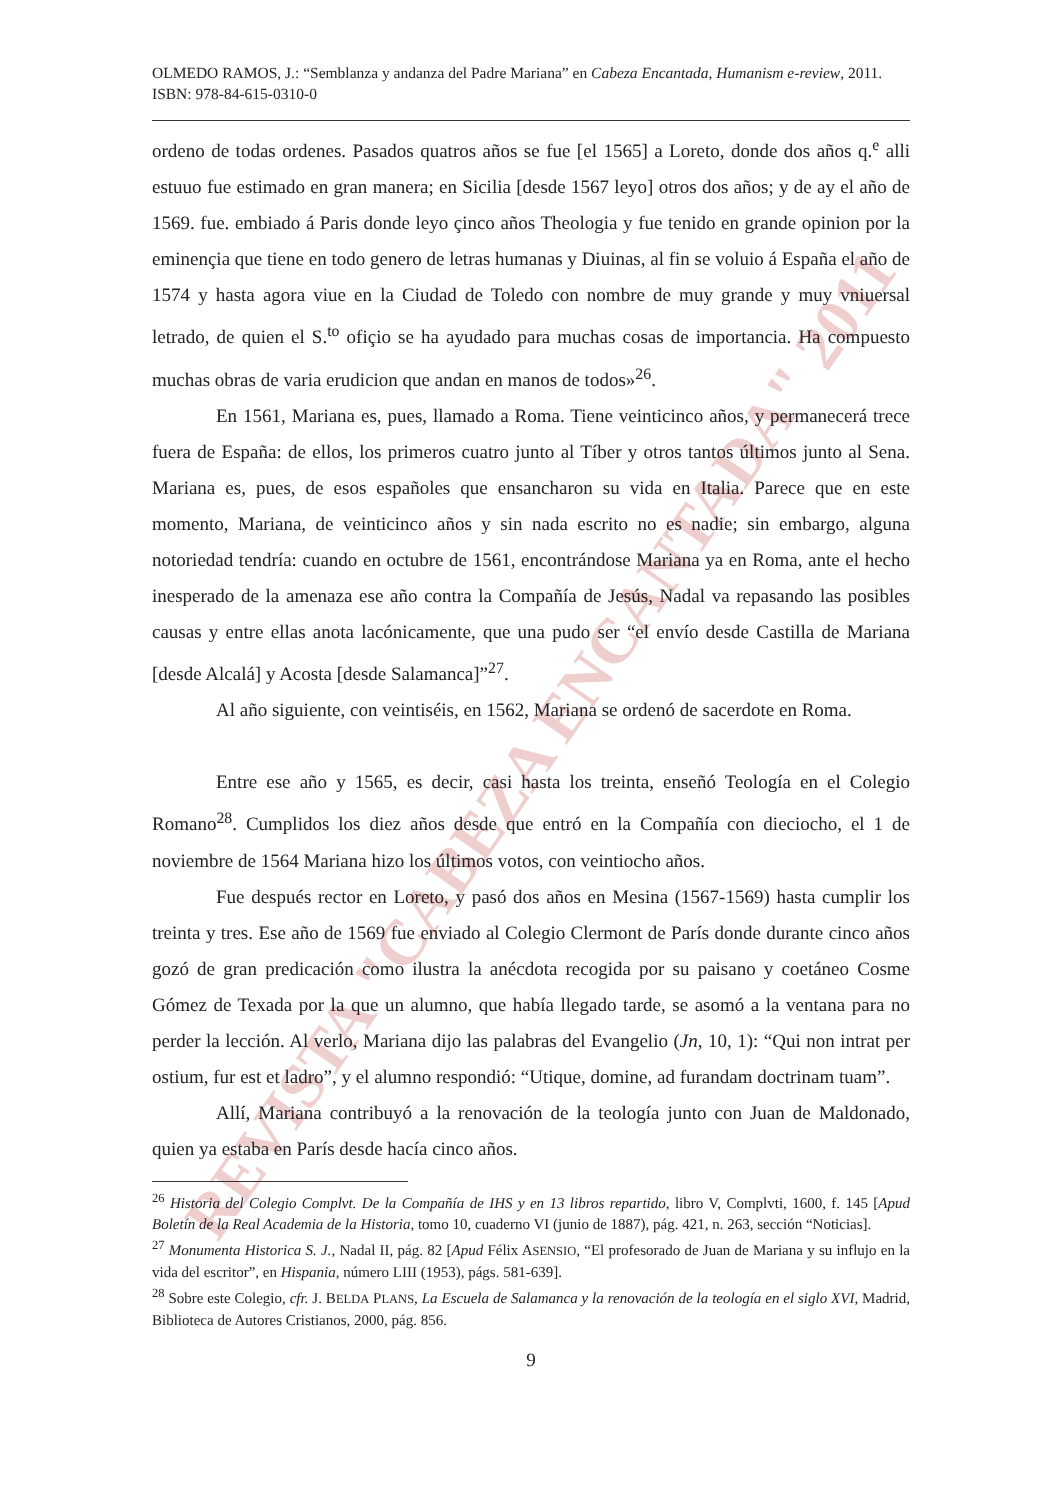REVISTA "CABEZA ENCANTADA" 2011
OLMEDO RAMOS, J.: “Semblanza y andanza del Padre Mariana” en Cabeza Encantada, Humanism e-review, 2011. ISBN: 978-84-615-0310-0
ordeno de todas ordenes. Pasados quatros años se fue [el 1565] a Loreto, donde dos años q.<sup>e</sup> alli estuuo fue estimado en gran manera; en Sicilia [desde 1567 leyo] otros dos años; y de ay el año de 1569. fue. embiado á Paris donde leyo çinco años Theologia y fue tenido en grande opinion por la eminençia que tiene en todo genero de letras humanas y Diuinas, al fin se voluio á España el año de 1574 y hasta agora viue en la Ciudad de Toledo con nombre de muy grande y muy vniuersal letrado, de quien el S.<sup>to</sup> ofiçio se ha ayudado para muchas cosas de importancia. Ha compuesto muchas obras de varia erudicion que andan en manos de todos»<sup>26</sup>.
En 1561, Mariana es, pues, llamado a Roma. Tiene veinticinco años, y permanecerá trece fuera de España: de ellos, los primeros cuatro junto al Tíber y otros tantos últimos junto al Sena. Mariana es, pues, de esos españoles que ensancharon su vida en Italia. Parece que en este momento, Mariana, de veinticinco años y sin nada escrito no es nadie; sin embargo, alguna notoriedad tendría: cuando en octubre de 1561, encontrándose Mariana ya en Roma, ante el hecho inesperado de la amenaza ese año contra la Compañía de Jesús, Nadal va repasando las posibles causas y entre ellas anota lacónicamente, que una pudo ser “el envío desde Castilla de Mariana [desde Alcalá] y Acosta [desde Salamanca]”<sup>27</sup>.
Al año siguiente, con veintiséis, en 1562, Mariana se ordenó de sacerdote en Roma.
Entre ese año y 1565, es decir, casi hasta los treinta, enseñó Teología en el Colegio Romano<sup>28</sup>. Cumplidos los diez años desde que entró en la Compañía con dieciocho, el 1 de noviembre de 1564 Mariana hizo los últimos votos, con veintiocho años.
Fue después rector en Loreto, y pasó dos años en Mesina (1567-1569) hasta cumplir los treinta y tres. Ese año de 1569 fue enviado al Colegio Clermont de París donde durante cinco años gozó de gran predicación como ilustra la anécdota recogida por su paisano y coetáneo Cosme Gómez de Texada por la que un alumno, que había llegado tarde, se asomó a la ventana para no perder la lección. Al verlo, Mariana dijo las palabras del Evangelio (Jn, 10, 1): “Qui non intrat per ostium, fur est et ladro”, y el alumno respondió: “Utique, domine, ad furandam doctrinam tuam”.
Allí, Mariana contribuyó a la renovación de la teología junto con Juan de Maldonado, quien ya estaba en París desde hacía cinco años.
<sup>26</sup> Historia del Colegio Complvt. De la Compañía de IHS y en 13 libros repartido, libro V, Complvti, 1600, f. 145 [Apud Boletín de la Real Academia de la Historia, tomo 10, cuaderno VI (junio de 1887), pág. 421, n. 263, sección “Noticias].
<sup>27</sup> Monumenta Historica S. J., Nadal II, pág. 82 [Apud Félix ASENSIO, “El profesorado de Juan de Mariana y su influjo en la vida del escritor”, en Hispania, número LIII (1953), págs. 581-639].
<sup>28</sup> Sobre este Colegio, cfr. J. BELDA PLANS, La Escuela de Salamanca y la renovación de la teología en el siglo XVI, Madrid, Biblioteca de Autores Cristianos, 2000, pág. 856.
9